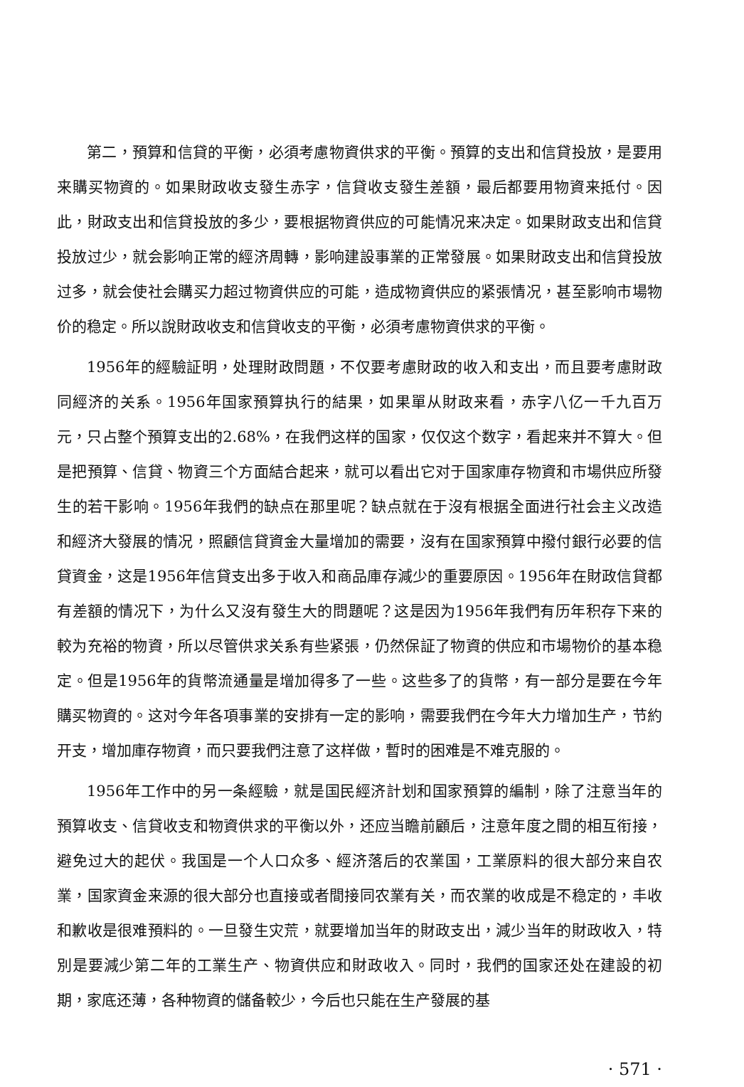第二，預算和信貸的平衡，必須考慮物資供求的平衡。預算的支出和信貸投放，是要用来購买物資的。如果財政收支發生赤字，信貸收支發生差額，最后都要用物資来抵付。因此，財政支出和信貸投放的多少，要根据物資供应的可能情况来决定。如果財政支出和信貸投放过少，就会影响正常的經济周轉，影响建設事業的正常發展。如果財政支出和信貸投放过多，就会使社会購买力超过物資供应的可能，造成物資供应的紧張情况，甚至影响市場物价的稳定。所以說財政收支和信貸收支的平衡，必須考慮物資供求的平衡。
1956年的經驗証明，处理財政問題，不仅要考慮財政的收入和支出，而且要考慮財政同經济的关系。1956年国家預算执行的結果，如果單从財政来看，赤字八亿一千九百万元，只占整个預算支出的2.68%，在我們这样的国家，仅仅这个数字，看起来并不算大。但是把預算、信貸、物資三个方面結合起来，就可以看出它对于国家庫存物資和市場供应所發生的若干影响。1956年我們的缺点在那里呢？缺点就在于沒有根据全面进行社会主义改造和經济大發展的情况，照顧信貸資金大量增加的需要，沒有在国家預算中撥付銀行必要的信貸資金，这是1956年信貸支出多于收入和商品庫存減少的重要原因。1956年在財政信貸都有差額的情况下，为什么又沒有發生大的問題呢？这是因为1956年我們有历年积存下来的較为充裕的物資，所以尽管供求关系有些紧張，仍然保証了物資的供应和市場物价的基本稳定。但是1956年的貨幣流通量是增加得多了一些。这些多了的貨幣，有一部分是要在今年購买物資的。这对今年各項事業的安排有一定的影响，需要我們在今年大力增加生产，节約开支，增加庫存物資，而只要我們注意了这样做，暫时的困难是不难克服的。
1956年工作中的另一条經驗，就是国民經济計划和国家預算的編制，除了注意当年的預算收支、信貸收支和物資供求的平衡以外，还应当瞻前顧后，注意年度之間的相互衔接，避免过大的起伏。我国是一个人口众多、經济落后的农業国，工業原料的很大部分来自农業，国家資金来源的很大部分也直接或者間接同农業有关，而农業的收成是不稳定的，丰收和歉收是很难預料的。一旦發生灾荒，就要增加当年的財政支出，減少当年的財政收入，特別是要減少第二年的工業生产、物資供应和財政收入。同时，我們的国家还处在建設的初期，家底还薄，各种物資的儲备較少，今后也只能在生产發展的基
· 571 ·